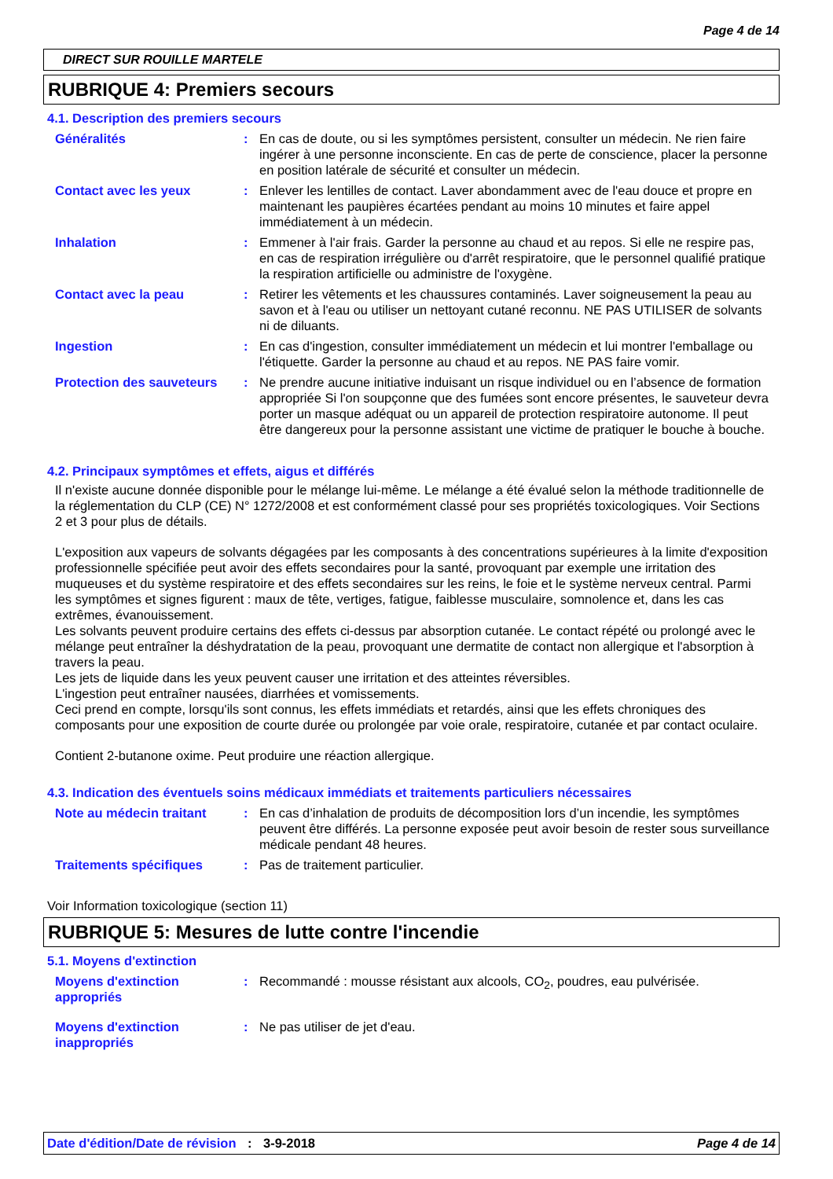Page 4 de 14
DIRECT SUR ROUILLE MARTELE
RUBRIQUE 4: Premiers secours
4.1. Description des premiers secours
| Généralités | : | En cas de doute, ou si les symptômes persistent, consulter un médecin. Ne rien faire ingérer à une personne inconsciente. En cas de perte de conscience, placer la personne en position latérale de sécurité et consulter un médecin. |
| Contact avec les yeux | : | Enlever les lentilles de contact. Laver abondamment avec de l'eau douce et propre en maintenant les paupières écartées pendant au moins 10 minutes et faire appel immédiatement à un médecin. |
| Inhalation | : | Emmener à l'air frais. Garder la personne au chaud et au repos. Si elle ne respire pas, en cas de respiration irrégulière ou d'arrêt respiratoire, que le personnel qualifié pratique la respiration artificielle ou administre de l'oxygène. |
| Contact avec la peau | : | Retirer les vêtements et les chaussures contaminés. Laver soigneusement la peau au savon et à l'eau ou utiliser un nettoyant cutané reconnu. NE PAS UTILISER de solvants ni de diluants. |
| Ingestion | : | En cas d'ingestion, consulter immédiatement un médecin et lui montrer l'emballage ou l'étiquette. Garder la personne au chaud et au repos. NE PAS faire vomir. |
| Protection des sauveteurs | : | Ne prendre aucune initiative induisant un risque individuel ou en l’absence de formation appropriée Si l'on soupçonne que des fumées sont encore présentes, le sauveteur devra porter un masque adéquat ou un appareil de protection respiratoire autonome. Il peut être dangereux pour la personne assistant une victime de pratiquer le bouche à bouche. |
4.2. Principaux symptômes et effets, aigus et différés
Il n'existe aucune donnée disponible pour le mélange lui-même. Le mélange a été évalué selon la méthode traditionnelle de la réglementation du CLP (CE) N° 1272/2008 et est conformément classé pour ses propriétés toxicologiques. Voir Sections 2 et 3 pour plus de détails.
L'exposition aux vapeurs de solvants dégagées par les composants à des concentrations supérieures à la limite d'exposition professionnelle spécifiée peut avoir des effets secondaires pour la santé, provoquant par exemple une irritation des muqueuses et du système respiratoire et des effets secondaires sur les reins, le foie et le système nerveux central. Parmi les symptômes et signes figurent : maux de tête, vertiges, fatigue, faiblesse musculaire, somnolence et, dans les cas extrêmes, évanouissement.
Les solvants peuvent produire certains des effets ci-dessus par absorption cutanée. Le contact répété ou prolongé avec le mélange peut entraîner la déshydratation de la peau, provoquant une dermatite de contact non allergique et l'absorption à travers la peau.
Les jets de liquide dans les yeux peuvent causer une irritation et des atteintes réversibles.
L'ingestion peut entraîner nausées, diarrhées et vomissements.
Ceci prend en compte, lorsqu'ils sont connus, les effets immédiats et retardés, ainsi que les effets chroniques des composants pour une exposition de courte durée ou prolongée par voie orale, respiratoire, cutanée et par contact oculaire.
Contient 2-butanone oxime. Peut produire une réaction allergique.
4.3. Indication des éventuels soins médicaux immédiats et traitements particuliers nécessaires
| Note au médecin traitant | : | En cas d’inhalation de produits de décomposition lors d’un incendie, les symptômes peuvent être différés. La personne exposée peut avoir besoin de rester sous surveillance médicale pendant 48 heures. |
| Traitements spécifiques | : | Pas de traitement particulier. |
Voir Information toxicologique (section 11)
RUBRIQUE 5: Mesures de lutte contre l'incendie
5.1. Moyens d'extinction
| Moyens d'extinction appropriés | : | Recommandé : mousse résistant aux alcools, CO<sub>2</sub>, poudres, eau pulvérisée. |
| Moyens d'extinction inappropriés | : | Ne pas utiliser de jet d'eau. |
Date d'édition/Date de révision
: 3-9-2018 Page 4 de 14